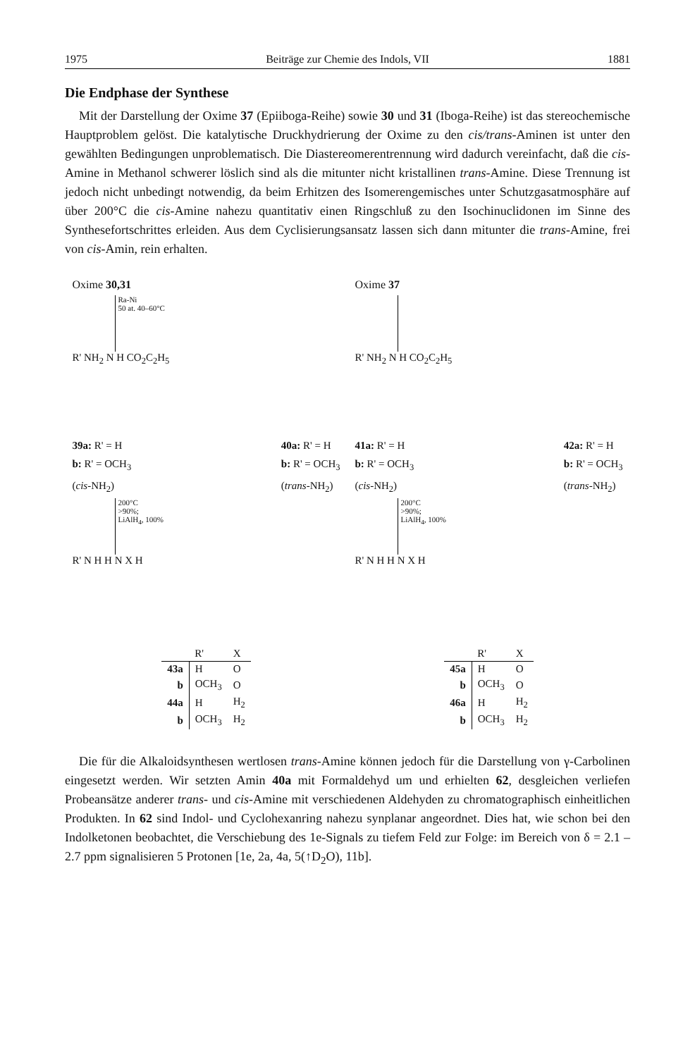1975 Beiträge zur Chemie des Indols, VII 1881
Die Endphase der Synthese
Mit der Darstellung der Oxime 37 (Epiiboga-Reihe) sowie 30 und 31 (Iboga-Reihe) ist das stereochemische Hauptproblem gelöst. Die katalytische Druckhydrierung der Oxime zu den cis/trans-Aminen ist unter den gewählten Bedingungen unproblematisch. Die Diastereomerentrennung wird dadurch vereinfacht, daß die cis-Amine in Methanol schwerer löslich sind als die mitunter nicht kristallinen trans-Amine. Diese Trennung ist jedoch nicht unbedingt notwendig, da beim Erhitzen des Isomerengemisches unter Schutzgasatmosphäre auf über 200°C die cis-Amine nahezu quantitativ einen Ringschluß zu den Isochinuclidonen im Sinne des Synthesefortschrittes erleiden. Aus dem Cyclisierungsansatz lassen sich dann mitunter die trans-Amine, frei von cis-Amin, rein erhalten.
Oxime 30,31
Ra-Ni
50 at. 40–60°C
R' NH<sub>2</sub> N H CO<sub>2</sub>C<sub>2</sub>H<sub>5</sub>
39a: R' = H
b: R' = OCH<sub>3</sub>
(cis-NH<sub>2</sub>)
40a: R' = H
b: R' = OCH<sub>3</sub>
(trans-NH<sub>2</sub>)
200°C
>90%;
LiAlH<sub>4</sub>, 100%
R' N H H N X H
| | R' | X |
| --- | --- | --- |
| 43a | H | O |
| b | OCH<sub>3</sub> | O |
| 44a | H | H<sub>2</sub> |
| b | OCH<sub>3</sub> | H<sub>2</sub> |
Oxime 37
R' NH<sub>2</sub> N H CO<sub>2</sub>C<sub>2</sub>H<sub>5</sub>
41a: R' = H
b: R' = OCH<sub>3</sub>
(cis-NH<sub>2</sub>)
42a: R' = H
b: R' = OCH<sub>3</sub>
(trans-NH<sub>2</sub>)
200°C
>90%;
LiAlH<sub>4</sub>, 100%
R' N H H N X H
| | R' | X |
| --- | --- | --- |
| 45a | H | O |
| b | OCH<sub>3</sub> | O |
| 46a | H | H<sub>2</sub> |
| b | OCH<sub>3</sub> | H<sub>2</sub> |
Die für die Alkaloidsynthesen wertlosen trans-Amine können jedoch für die Darstellung von γ-Carbolinen eingesetzt werden. Wir setzten Amin 40a mit Formaldehyd um und erhielten 62, desgleichen verliefen Probeansätze anderer trans- und cis-Amine mit verschiedenen Aldehyden zu chromatographisch einheitlichen Produkten. In 62 sind Indol- und Cyclohexanring nahezu synplanar angeordnet. Dies hat, wie schon bei den Indolketonen beobachtet, die Verschiebung des 1e-Signals zu tiefem Feld zur Folge: im Bereich von δ = 2.1 – 2.7 ppm signalisieren 5 Protonen [1e, 2a, 4a, 5(↑D<sub>2</sub>O), 11b].